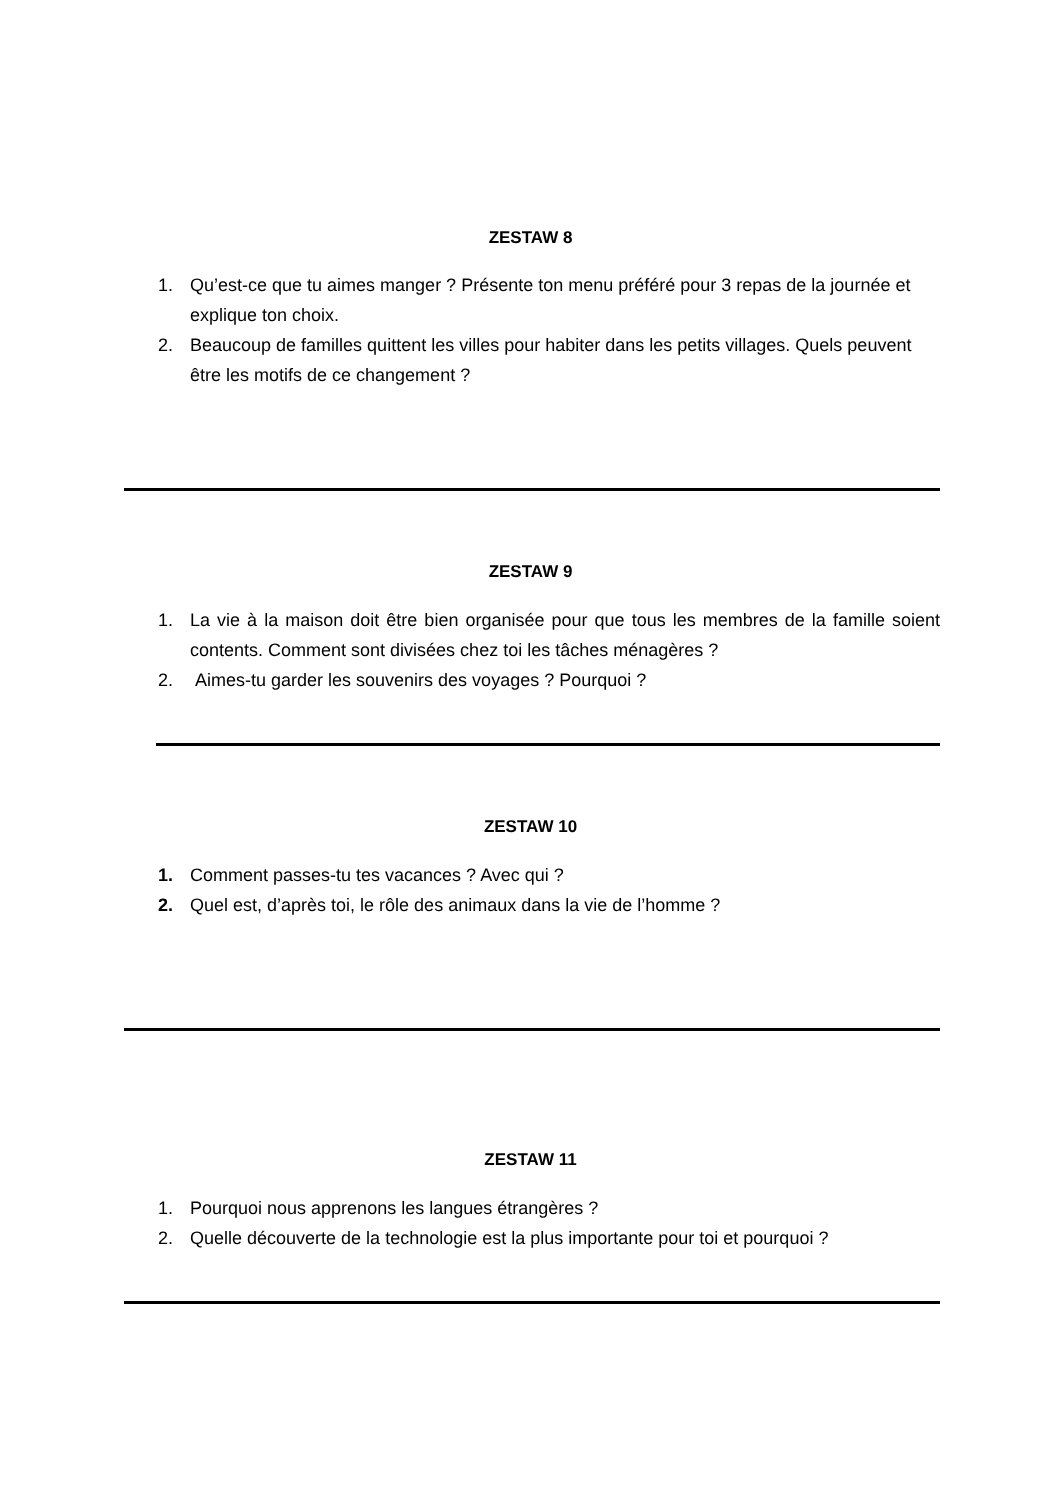ZESTAW 8
1. Qu’est-ce que tu aimes manger ? Présente ton menu préféré pour 3 repas de la journée et explique ton choix.
2. Beaucoup de familles quittent les villes pour habiter dans les petits villages. Quels peuvent être les motifs de ce changement ?
ZESTAW 9
1. La vie à la maison doit être bien organisée pour que tous les membres de la famille soient contents. Comment sont divisées chez toi les tâches ménagères ?
2. Aimes-tu garder les souvenirs des voyages ? Pourquoi ?
ZESTAW 10
1. Comment passes-tu tes vacances ? Avec qui ?
2. Quel est, d’après toi, le rôle des animaux dans la vie de l’homme ?
ZESTAW 11
1. Pourquoi nous apprenons les langues étrangères ?
2. Quelle découverte de la technologie est la plus importante pour toi et pourquoi ?